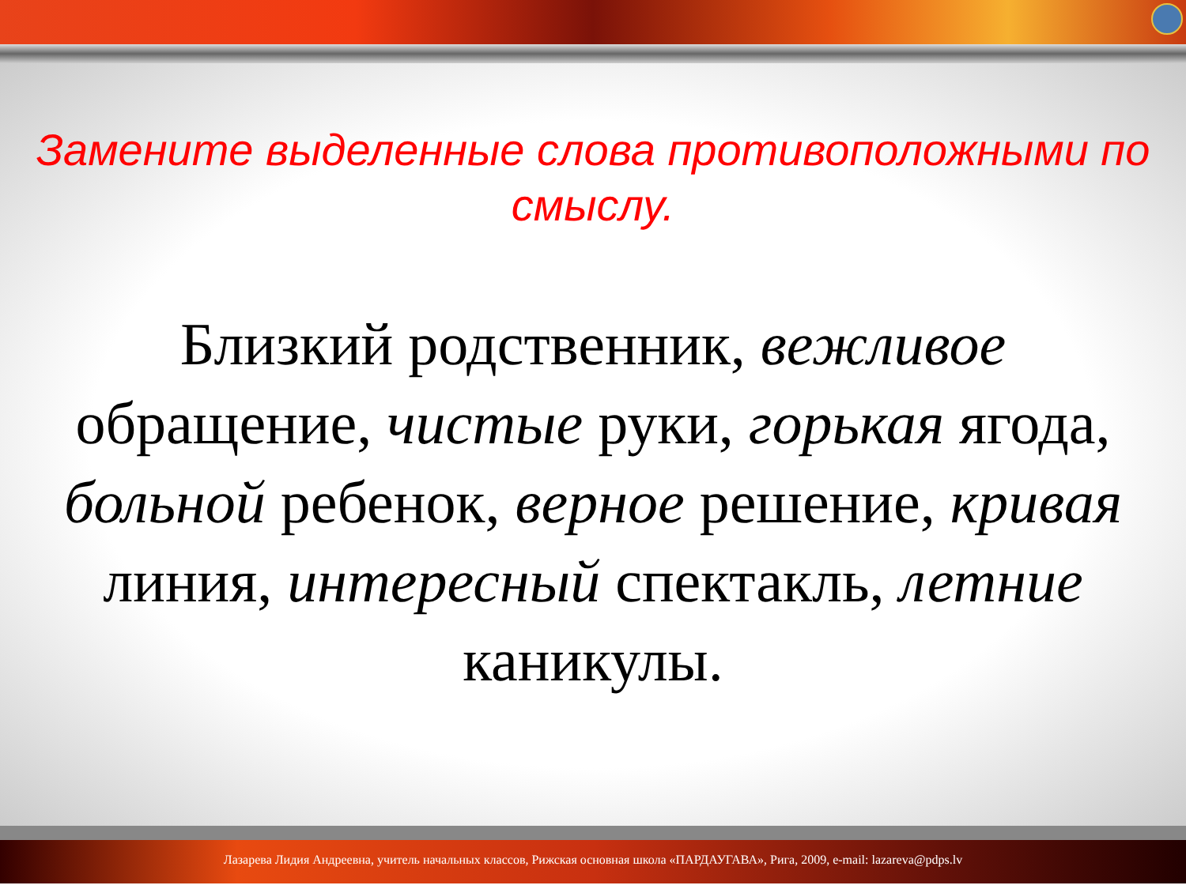Замените выделенные слова противоположными по смыслу.
Близкий родственник, вежливое обращение, чистые руки, горькая ягода, больной ребенок, верное решение, кривая линия, интересный спектакль, летние каникулы.
Лазарева Лидия Андреевна, учитель начальных классов, Рижская основная школа «ПАРДАУГАВА», Рига, 2009, e-mail: lazareva@pdps.lv